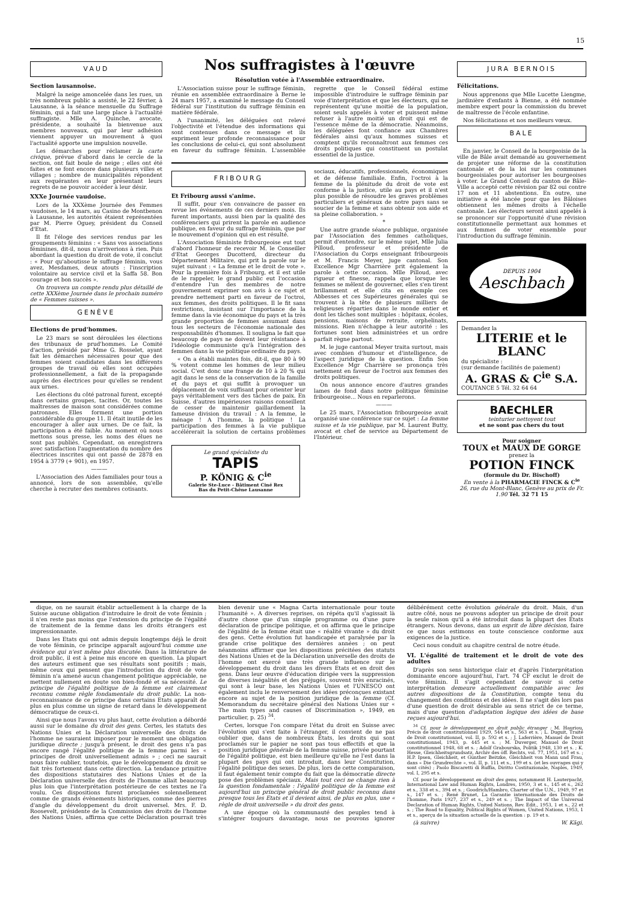15
VAUD
Section lausannoise.
Malgré la neige amoncelée dans les rues, un très nombreux public a assisté, le 22 février, à Lausanne, à la séance mensuelle du Suffrage féminin, qui a fait une large place à l'actualité suffragiste. Mlle A. Quinche, avocate, présidente, a souhaité la bienvenue aux membres nouveaux, qui par leur adhésion viennent appuyer un mouvement à quoi l'actualité apporte une impulsion nouvelle.
Les démarches pour réclamer la carte civique, prévue d'abord dans le cercle de la section, ont fait boule de neige ; elles ont été faites et se font encore dans plusieurs villes et villages ; nombre de municipalités répondent aux requérantes en leur présentant leurs regrets de ne pouvoir accéder à leur désir.
XXXe Journée vaudoise.
Lors de la XXXème Journée des Femmes vaudoises, le 14 mars, au Casino de Montbenon à Lausanne, les autorités étaient représentées par M. Pierre Oguey, président du Conseil d'Etat.
Il fit l'éloge des services rendus par les groupements féminins : « Sans vos associations féminines, dit-il, nous n'arriverions à rien. Puis abordant la question du droit de vote, il conclut : « Pour qu'aboutisse le suffrage féminin, vous avez, Mesdames, deux atouts : l'inscription volontaire au service civil et la Saffa 58. Bon courage et bon succès ».
On trouvera un compte rendu plus détaillé de cette XXXème Journée dans le prochain numéro de « Femmes suisses ».
GENÈVE
Elections de prud'hommes.
Le 23 mars se sont déroulées les élections des tribunaux de prud'hommes. Le Comité d'action, présidé par Mme G. Rosselet, ayant fait les démarches nécessaires pour que des femmes soient candidates dans les différents groupes de travail où elles sont occupées professionnellement, a fait de la propagande auprès des électrices pour qu'elles se rendent aux urnes.
Les élections du côté patronal furent, excepté dans certains groupes, tacites. Or, toutes les maîtresses de maison sont considérées comme patronnes. Elles forment une portion considérable du groupe 11. Il était inutile de les encourager à aller aux urnes. De ce fait, la participation a été faible. Au moment où nous mettons sous presse, les noms des élues ne sont pas publiés. Cependant, on enregistrera avec satisfaction l'augmentation du nombre des électrices inscrites qui ont passé de 2878 en 1954 à 3779 (+ 901), en 1957.
———
L'Association des Aides familiales pour tous a annoncé, lors de son assemblée, qu'elle cherche à recruter des membres cotisants.
Nos suffragistes à l'œuvre
Résolution votée à l'Assemblée extraordinaire.
L'Association suisse pour le suffrage féminin, réunie en assemblée extraordinaire à Berne le 24 mars 1957, a examiné le message du Conseil fédéral sur l'institution du suffrage féminin en matière fédérale.
A l'unanimité, les déléguées ont relevé l'objectivité et l'étendue des informations qui sont contenues dans ce message et ils expriment leur profonde reconnaissance pour les conclusions de celui-ci, qui sont absolument en faveur du suffrage féminin. L'assemblée regrette que le Conseil fédéral estime impossible d'introduire le suffrage féminin par voie d'interprétation et que les électeurs, qui ne représentent qu'une moitié de la population, soient seuls appelés à voter et puissent même refuser à l'autre moitié un droit qui est de l'essence même de la démocratie. Néanmoins, les déléguées font confiance aux Chambres fédérales ainsi qu'aux hommes suisses et comptent qu'ils reconnaîtront aux femmes ces droits politiques qui constituent un postulat essentiel de la justice.
FRIBOURG
Et Fribourg aussi s'anime.
Il suffit, pour s'en convaincre de passer en revue les événements de ces derniers mois. Ils furent importants, aussi bien par la qualité des conférenciers qui prirent la parole en audience publique, en faveur du suffrage féminin, que par le mouvement d'opinion qui en est résulté.
L'Association féministe fribourgeoise eut tout d'abord l'honneur de recevoir M. le Conseiller d'Etat Georges Ducotterd, directeur du Département Militaire, qui prit la parole sur le sujet suivant : « La femme et le droit de vote ». Pour la première fois à Fribourg, et il est utile de le rappeler, le grand public eut l'occasion d'entendre l'un des membres de notre gouvernement exprimer son avis à ce sujet et prendre nettement parti en faveur de l'octroi, aux femmes, des droits politiques. Il le fit sans restrictions, insistant sur l'importance de la femme dans la vie économique du pays et la très grande proportion de femmes assumant dans tous les secteurs de l'économie nationale des responsabilités d'hommes. Il souligna le fait que beaucoup de pays ne doivent leur résistance à l'idéologie communiste qu'à l'intégration des femmes dans la vie politique ordinaire du pays.
« On a établi maintes fois, dit-il, que 80 à 90 % votent comme les hommes de leur milieu social. C'est donc une frange de 10 à 20 % qui agit dans le sens de la conservation de la famille et du pays et qui suffit à provoquer un déplacement de voix suffisant pour orienter leur pays véritablement vers des tâches de paix. En Suisse, d'autres impérieuses raisons conseillent de cesser de maintenir gaillardement la fameuse division du travail : A la femme, le ménage ! A l'homme, la politique ! La participation des femmes à la vie publique accélérerait la solution de certains problèmes sociaux, éducatifs, professionnels, économiques et de défense familiale. Enfin, l'octroi à la femme de la plénitude du droit de vote est conforme à la justice, utile au pays et il n'est plus possible de résoudre les graves problèmes particuliers et généraux de notre pays sans se soucier de la femme et sans obtenir son aide et sa pleine collaboration. »
*
Une autre grande séance publique, organisée par l'Association des femmes catholiques, permit d'entendre, sur le même sujet, Mlle Julia Pilloud, professeur et présidente de l'Association du Corps enseignant fribourgeois et M. Francis Meyer, juge cantonal. Son Excellence Mgr Charrière prit également la parole à cette occasion. Mlle Pilloud, avec rigueur et finesse, rappela que lorsque les femmes se mêlent de gouverner, elles s'en tirent brillamment et elle cita en exemple ces Abbesses et ces Supérieures générales qui se trouvent à la tête de plusieurs milliers de religieuses réparties dans le monde entier et dont les tâches sont multiples : hôpitaux, écoles, pensions, maisons de retraite, orphelinats, missions. Rien n'échappe à leur autorité : les fortunes sont bien administrées et un ordre parfait règne partout.
M. le juge cantonal Meyer traita surtout, mais avec combien d'humour et d'intelligence, de l'aspect juridique de la question. Enfin Son Excellence Mgr Charrière se prononça très nettement en faveur de l'octroi aux femmes des droits politiques.
On nous annonce encore d'autres grandes lames de fond dans notre politique féminine fribourgeoise... Nous en reparlerons.
———
Le 25 mars, l'Association fribourgeoise avait organisé une conférence sur ce sujet : La femme suisse et la vie publique, par M. Laurent Butty, avocat et chef de service au Département de l'Intérieur.
Le grand spécialiste du
TAPIS
P. KÖNIG & C<sup>ie</sup>
Galerie Ste-Luce - Bâtiment Ciné Rex
Bas du Petit-Chêne Lausanne
JURA BERNOIS
Félicitations.
Nous apprenons que Mlle Lucette Liengme, jardinière d'enfants à Bienne, a été nommée membre expert pour la commission du brevet de maîtresse de l'école enfantine.
Nos félicitations et nos meilleurs vœux.
BALE
En janvier, le Conseil de la bourgeoisie de la ville de Bâle avait demandé au gouvernement de projeter une réforme de la constitution cantonale et de la loi sur les communes bourgeoisiales pour autoriser les bourgeoises à voter. Le Grand Conseil du canton de Bâle-Ville a accepté cette révision par 82 oui contre 17 non et 11 abstentions. En outre, une initiative a été lancée pour que les Bâloises obtiennent les mêmes droits à l'échelle cantonale. Les électeurs seront ainsi appelés à se prononcer sur l'opportunité d'une révision constitutionnelle permettant aux hommes et aux femmes de voter ensemble pour l'introduction du suffrage féminin.
DEPUIS 1904
Aeschbach
Demandez la
LITERIE et le BLANC
du spécialiste :
(sur demande facilités de paiement)
A. GRAS & C<sup>ie</sup> S.A.
COUTANCE 5 Tél. 32 64 64
BAECHLER
teinturier nettoyent tout
et ne sont pas chers du tout
Pour soigner
TOUX et MAUX DE GORGE
prenez la
POTION FINCK
(formule du Dr. Bischoff)
En vente à la PHARMACIE FINCK & C<sup>ie</sup>
26, rue du Mont-Blanc, Genève au prix de Fr. 1.90 Tél. 32 71 15
dique, on ne saurait établir actuellement à la charge de la Suisse aucune obligation d'introduire le droit de vote féminin ; il n'en reste pas moins que l'extension du principe de l'égalité de traitement de la femme dans les droits étrangers est impressionnante.
Dans les Etats qui ont admis depuis longtemps déjà le droit de vote féminin, ce principe apparaît aujourd'hui comme une évidence qui n'est même plus discutée. Dans la littérature de droit public, il est à peine mis encore en question. La plupart des auteurs estiment que ses résultats sont positifs ; mais, même ceux qui pensent que l'introduction du droit de vote féminin n'a amené aucun changement politique appréciable, ne mettent nullement en doute son bien-fondé et sa nécessité. Le principe de l'égalité politique de la femme est clairement reconnu comme règle fondamentale du droit public. La non-reconnaissance de ce principe dans certains Etats apparaît de plus en plus comme un signe de retard dans le développement démocratique de ceux-ci.
Ainsi que nous l'avons vu plus haut, cette évolution a débordé aussi sur le domaine du droit des gens. Certes, les statuts des Nations Unies et la Déclaration universelle des droits de l'homme ne sauraient imposer pour le moment une obligation juridique directe ; jusqu'à présent, le droit des gens n'a pas encore rangé l'égalité politique de la femme parmi les « principes de droit universellement admis » ; ceci ne saurait nous faire oublier, toutefois, que le développement du droit se fait très fortement dans cette direction. La tendance primitive des dispositions statutaires des Nations Unies et de la Déclaration universelle des droits de l'homme allait beaucoup plus loin que l'interprétation postérieure de ces textes ne l'a voulu. Ces dispositions furent proclamées solennellement comme de grands évènements historiques, comme des pierres d'angle du développement du droit universel. Mrs. F. D. Roosevelt, présidente de la Commission des droits de l'homme des Nations Unies, affirma que cette Déclaration pourrait très bien devenir une « Magna Carta internationale pour toute l'humanité ». A diverses reprises, on répéta qu'il s'agissait là d'autre chose que d'un simple programme ou d'une pure déclaration de principe politique, et on affirma que le principe de l'égalité de la femme était une « réalité vivante » du droit des gens. Cette évolution fut handicapée et paralysée par la grande crise politique des dernières années ; on peut néanmoins affirmer que les dispositions précitées des statuts des Nations Unies et de la Déclaration universelle des droits de l'homme ont exercé une très grande influence sur le développement du droit dans les divers Etats et en droit des gens. Dans leur œuvre d'éducation dirigée vers la suppression de diverses inégalités et des préjugés, souvent très enracinés, qui sont à leur base, les Nations Unies et l'UNESCO ont également inclu le renversement des idées préconçues existant encore au sujet de la position juridique de la femme (Cf. Memorandum du secrétaire général des Nations Unies sur « The main types and causes of Discrimination », 1949, en particulier, p. 25) <sup>34</sup>.
Certes, lorsque l'on compare l'état du droit en Suisse avec l'évolution qui s'est faite à l'étranger, il convient de ne pas oublier que, dans de nombreux Etats, les droits qui sont proclamés sur le papier ne sont pas tous effectifs et que la position juridique générale de la femme suisse, privée pourtant de l'égalité politique, est bien meilleure qu'elle ne l'est dans la plupart des pays qui ont introduit, dans leur Constitution, l'égalité politique des sexes. De plus, lors de cette comparaison, il faut également tenir compte du fait que la démocratie directe pose des problèmes spéciaux. Mais tout ceci ne change rien à la question fondamentale : l'égalité politique de la femme est aujourd'hui un principe général de droit public reconnu dans presque tous les Etats et il devient ainsi, de plus en plus, une « règle de droit universelle » du droit des gens.
A une époque où la communauté des peuples tend à s'intégrer toujours davantage, nous ne pouvons ignorer délibérément cette évolution générale du droit. Mais, d'un autre côté, nous ne pouvons adopter un principe de droit pour la seule raison qu'il a été introduit dans la plupart des Etats étrangers. Nous devons, dans un esprit de libre décision, faire ce que nous estimons en toute conscience conforme aux exigences de la justice.
Ceci nous conduit au chapitre central de notre étude.
VI. L'égalité de traitement et le droit de vote des adultes
D'après son sens historique clair et d'après l'interprétation dominante encore aujourd'hui, l'art. 74 CF exclut le droit de vote féminin. Il s'agit cependant de savoir si cette interprétation demeure actuellement compatible avec les autres dispositions de la Constitution, compte tenu du changement des conditions et des idées. Il ne s'agit dès lors pas d'une question de droit désirable au sens strict de ce terme, mais d'une question d'adaptation logique des idées de base reçues aujourd'hui.
<sup>34</sup> Cf. pour le développement en droit public étranger : M. Hauriou, Précis de droit constitutionnel 1929, 544 et s., 563 et s. ; L. Duguit, Traité de Droit constitutionnel, vol. II, p. 592 et s. ; J. Laferrière, Manuel de Droit constitutionnel, 1943, p. 445 et s. ; M. Duverger, Manuel de Droit constitutionnel 1948, 68 et s. ; Adolf Grabourska, Politik 1948, 130 et s. ; K. Hesse, Gleichheitsgrundsatz, Archiv des öff. Rechts, vol. 77, 1951, 167 et s. ; H.P. Ipsen, Gleichheit, et Günther Beitzke, Gleichheit von Mann und Frau, dans « Die Grundrechte », vol. II, p. 111 et s., 199 et s. (et les ouvrages qui y sont cités) ; Paolo Biscaretti di Ruffia, Diritto Costituzionale, Naples, 1949, vol. I, 295 et s.
Cf. pour le développement en droit des gens, notamment H. Lauterpacht, International Law and Human Rights, Londres, 1950, 3 et s., 145 et s., 262 et s., 338 et s., 394 et s. ; Goodrich/Hambro, Charter of the U.N., 1949, 97 et s., 147 et s. ; René Brunet, La Garantie internationale des Droits de l'homme, Paris 1927, 237 et s., 249 et s. ; The Impact of the Universal Declaration of Human Rights, United Nations, Rev. Edit., 1953, 1 et s., 22 et s. ; The Road to Equality, Political Rights of Women, United Nations, 1953, 1 et s., aperçu de la situation actuelle de la question : p. 19 et s.
(à suivre) W. Kägi.